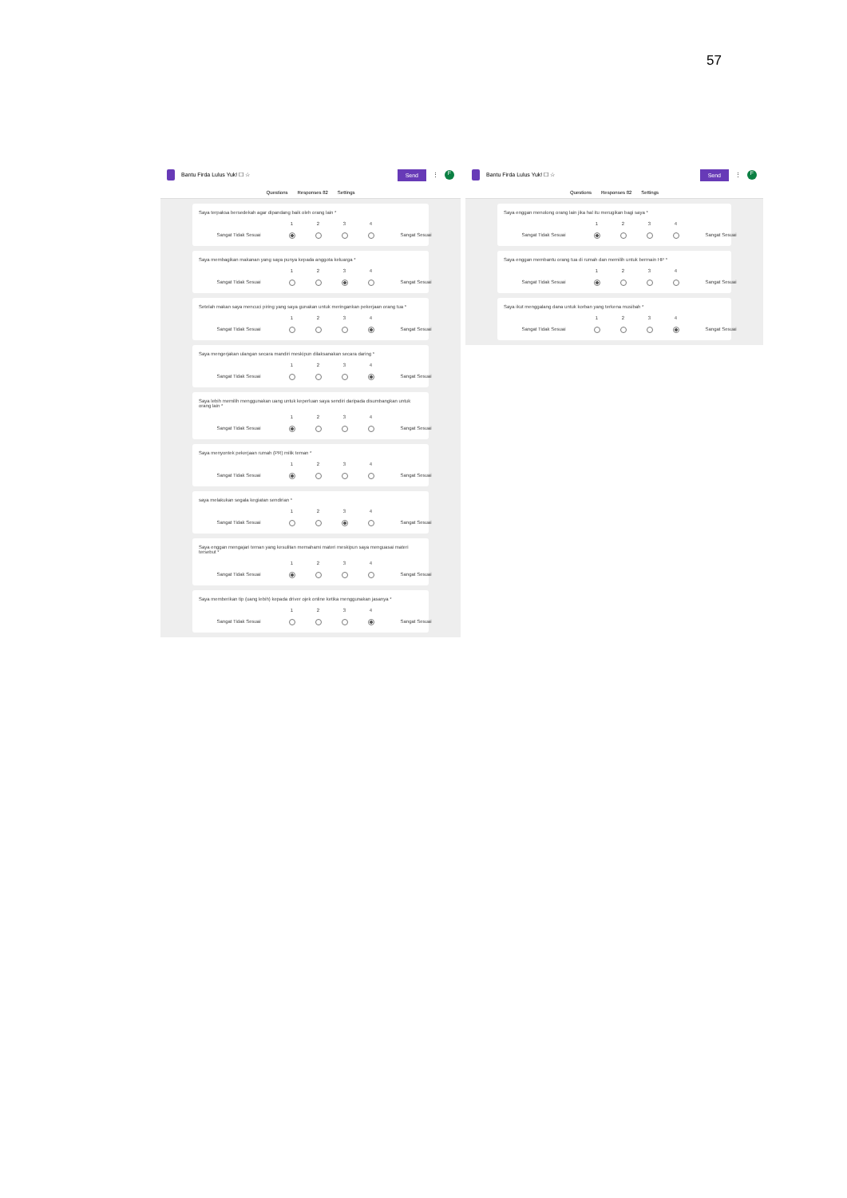57
Bantu Firda Lulus Yuk! ☐ ☆ Send ⋮
F
Questions Responses 82 Settings
Saya terpaksa bersedekah agar dipandang baik oleh orang lain *
1234
Sangat Tidak Sesuai Sangat Sesuai
Saya membagikan makanan yang saya punya kepada anggota keluarga *
1234
Sangat Tidak Sesuai Sangat Sesuai
Setelah makan saya mencuci piring yang saya gunakan untuk meringankan pekerjaan orang tua *
1234
Sangat Tidak Sesuai Sangat Sesuai
Saya mengerjakan ulangan secara mandiri meskipun dilaksanakan secara daring *
1234
Sangat Tidak Sesuai Sangat Sesuai
Saya lebih memilih menggunakan uang untuk keperluan saya sendiri daripada disumbangkan untuk orang lain *
1234
Sangat Tidak Sesuai Sangat Sesuai
Saya menyontek pekerjaan rumah (PR) milik teman *
1234
Sangat Tidak Sesuai Sangat Sesuai
saya melakukan segala kegiatan sendirian *
1234
Sangat Tidak Sesuai Sangat Sesuai
Saya enggan mengajari teman yang kesulitan memahami materi meskipun saya menguasai materi tersebut *
1234
Sangat Tidak Sesuai Sangat Sesuai
Saya memberikan tip (uang lebih) kepada driver ojek online ketika menggunakan jasanya *
1234
Sangat Tidak Sesuai Sangat Sesuai
Bantu Firda Lulus Yuk! ☐ ☆ Send ⋮
F
Questions Responses 82 Settings
Saya enggan menolong orang lain jika hal itu merugikan bagi saya *
1234
Sangat Tidak Sesuai Sangat Sesuai
Saya enggan membantu orang tua di rumah dan memilih untuk bermain HP *
1234
Sangat Tidak Sesuai Sangat Sesuai
Saya ikut menggalang dana untuk korban yang terkena musibah *
1234
Sangat Tidak Sesuai Sangat Sesuai